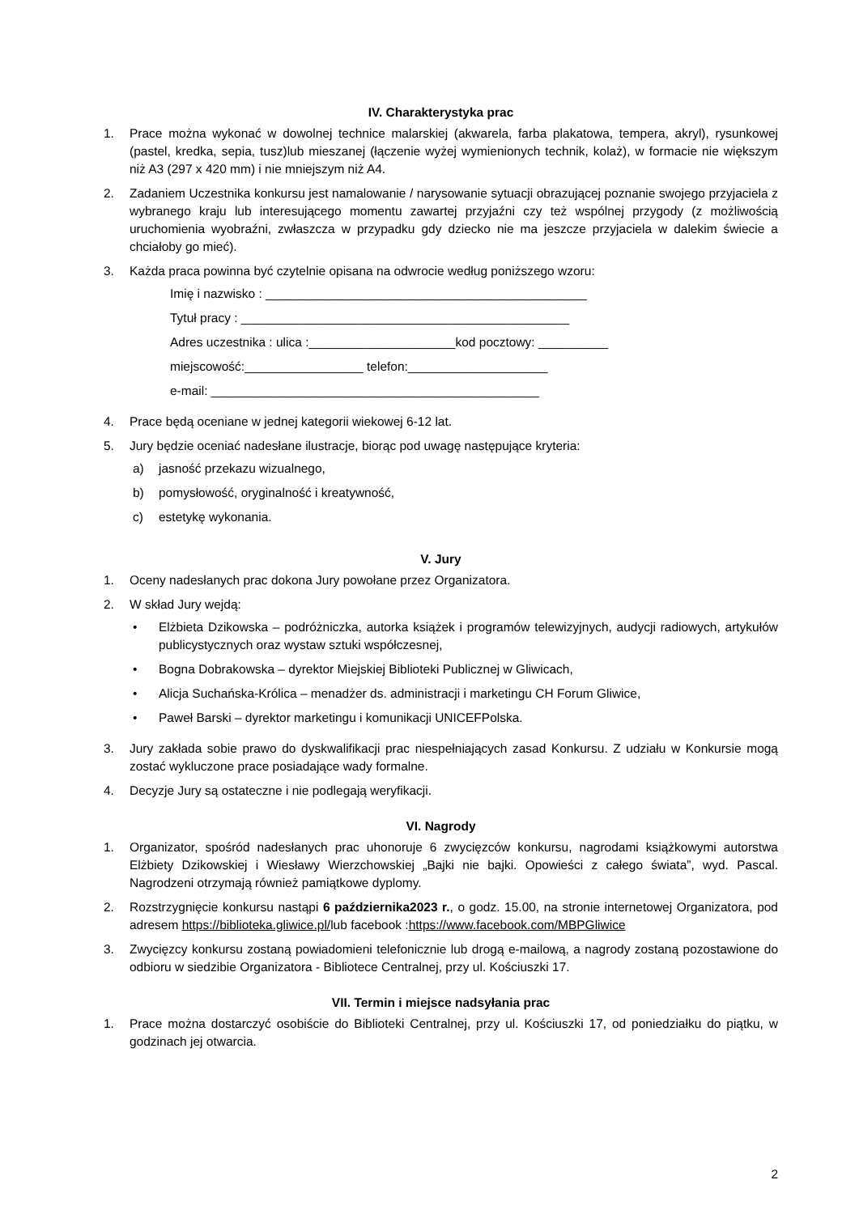IV. Charakterystyka prac
1. Prace można wykonać w dowolnej technice malarskiej (akwarela, farba plakatowa, tempera, akryl), rysunkowej (pastel, kredka, sepia, tusz)lub mieszanej (łączenie wyżej wymienionych technik, kolaż), w formacie nie większym niż A3 (297 x 420 mm) i nie mniejszym niż A4.
2. Zadaniem Uczestnika konkursu jest namalowanie / narysowanie sytuacji obrazującej poznanie swojego przyjaciela z wybranego kraju lub interesującego momentu zawartej przyjaźni czy też wspólnej przygody (z możliwością uruchomienia wyobraźni, zwłaszcza w przypadku gdy dziecko nie ma jeszcze przyjaciela w dalekim świecie a chciałoby go mieć).
3. Każda praca powinna być czytelnie opisana na odwrocie według poniższego wzoru:
Imię i nazwisko : ______________________________________________
Tytuł pracy : _______________________________________________
Adres uczestnika : ulica :_____________________kod pocztowy: __________
miejscowość:_________________ telefon:____________________
e-mail: _______________________________________________
4. Prace będą oceniane w jednej kategorii wiekowej 6-12 lat.
5. Jury będzie oceniać nadesłane ilustracje, biorąc pod uwagę następujące kryteria:
a) jasność przekazu wizualnego,
b) pomysłowość, oryginalność i kreatywność,
c) estetykę wykonania.
V. Jury
1. Oceny nadesłanych prac dokona Jury powołane przez Organizatora.
2. W skład Jury wejdą:
• Elżbieta Dzikowska – podróżniczka, autorka książek i programów telewizyjnych, audycji radiowych, artykułów publicystycznych oraz wystaw sztuki współczesnej,
• Bogna Dobrakowska – dyrektor Miejskiej Biblioteki Publicznej w Gliwicach,
• Alicja Suchańska-Królica – menadżer ds. administracji i marketingu CH Forum Gliwice,
• Paweł Barski – dyrektor marketingu i komunikacji UNICEFPolska.
3. Jury zakłada sobie prawo do dyskwalifikacji prac niespełniających zasad Konkursu. Z udziału w Konkursie mogą zostać wykluczone prace posiadające wady formalne.
4. Decyzje Jury są ostateczne i nie podlegają weryfikacji.
VI. Nagrody
1. Organizator, spośród nadesłanych prac uhonoruje 6 zwycięzców konkursu, nagrodami książkowymi autorstwa Elżbiety Dzikowskiej i Wiesławy Wierzchowskiej „Bajki nie bajki. Opowieści z całego świata”, wyd. Pascal. Nagrodzeni otrzymają również pamiątkowe dyplomy.
2. Rozstrzygnięcie konkursu nastąpi 6 października2023 r., o godz. 15.00, na stronie internetowej Organizatora, pod adresem https://biblioteka.gliwice.pl/lub facebook :https://www.facebook.com/MBPGliwice
3. Zwycięzcy konkursu zostaną powiadomieni telefonicznie lub drogą e-mailową, a nagrody zostaną pozostawione do odbioru w siedzibie Organizatora - Bibliotece Centralnej, przy ul. Kościuszki 17.
VII. Termin i miejsce nadsyłania prac
1. Prace można dostarczyć osobiście do Biblioteki Centralnej, przy ul. Kościuszki 17, od poniedziałku do piątku, w godzinach jej otwarcia.
2